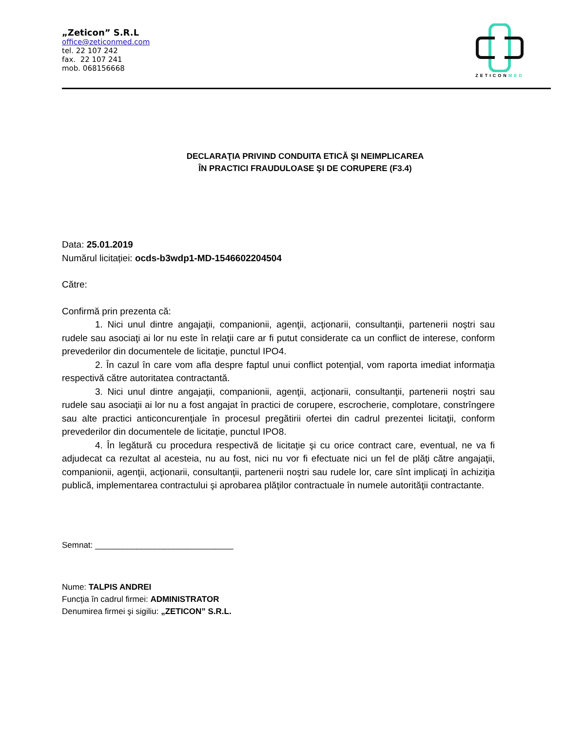„Zeticon” S.R.L
office@zeticonmed.com
tel. 22 107 242
fax. 22 107 241
mob. 068156668
ZETICONMED
DECLARAŢIA PRIVIND CONDUITA ETICĂ ŞI NEIMPLICAREA
ÎN PRACTICI FRAUDULOASE ŞI DE CORUPERE (F3.4)
Data: 25.01.2019
Numărul licitației: ocds-b3wdp1-MD-1546602204504
Către:
Confirmă prin prezenta că:
1. Nici unul dintre angajaţii, companionii, agenţii, acţionarii, consultanţii, partenerii noştri sau rudele sau asociaţi ai lor nu este în relaţii care ar fi putut considerate ca un conflict de interese, conform prevederilor din documentele de licitaţie, punctul IPO4.
2. În cazul în care vom afla despre faptul unui conflict potenţial, vom raporta imediat informaţia respectivă către autoritatea contractantă.
3. Nici unul dintre angajaţii, companionii, agenţii, acţionarii, consultanţii, partenerii noştri sau rudele sau asociaţii ai lor nu a fost angajat în practici de corupere, escrocherie, complotare, constrîngere sau alte practici anticoncurenţiale în procesul pregătirii ofertei din cadrul prezentei licitaţii, conform prevederilor din documentele de licitaţie, punctul IPO8.
4. În legătură cu procedura respectivă de licitaţie şi cu orice contract care, eventual, ne va fi adjudecat ca rezultat al acesteia, nu au fost, nici nu vor fi efectuate nici un fel de plăţi către angajaţii, companionii, agenţii, acţionarii, consultanţii, partenerii noştri sau rudele lor, care sînt implicaţi în achiziţia publică, implementarea contractului şi aprobarea plăţilor contractuale în numele autorităţii contractante.
Semnat: ______________________________
Nume: TALPIS ANDREI
Funcţia în cadrul firmei: ADMINISTRATOR
Denumirea firmei şi sigiliu: „ZETICON” S.R.L.